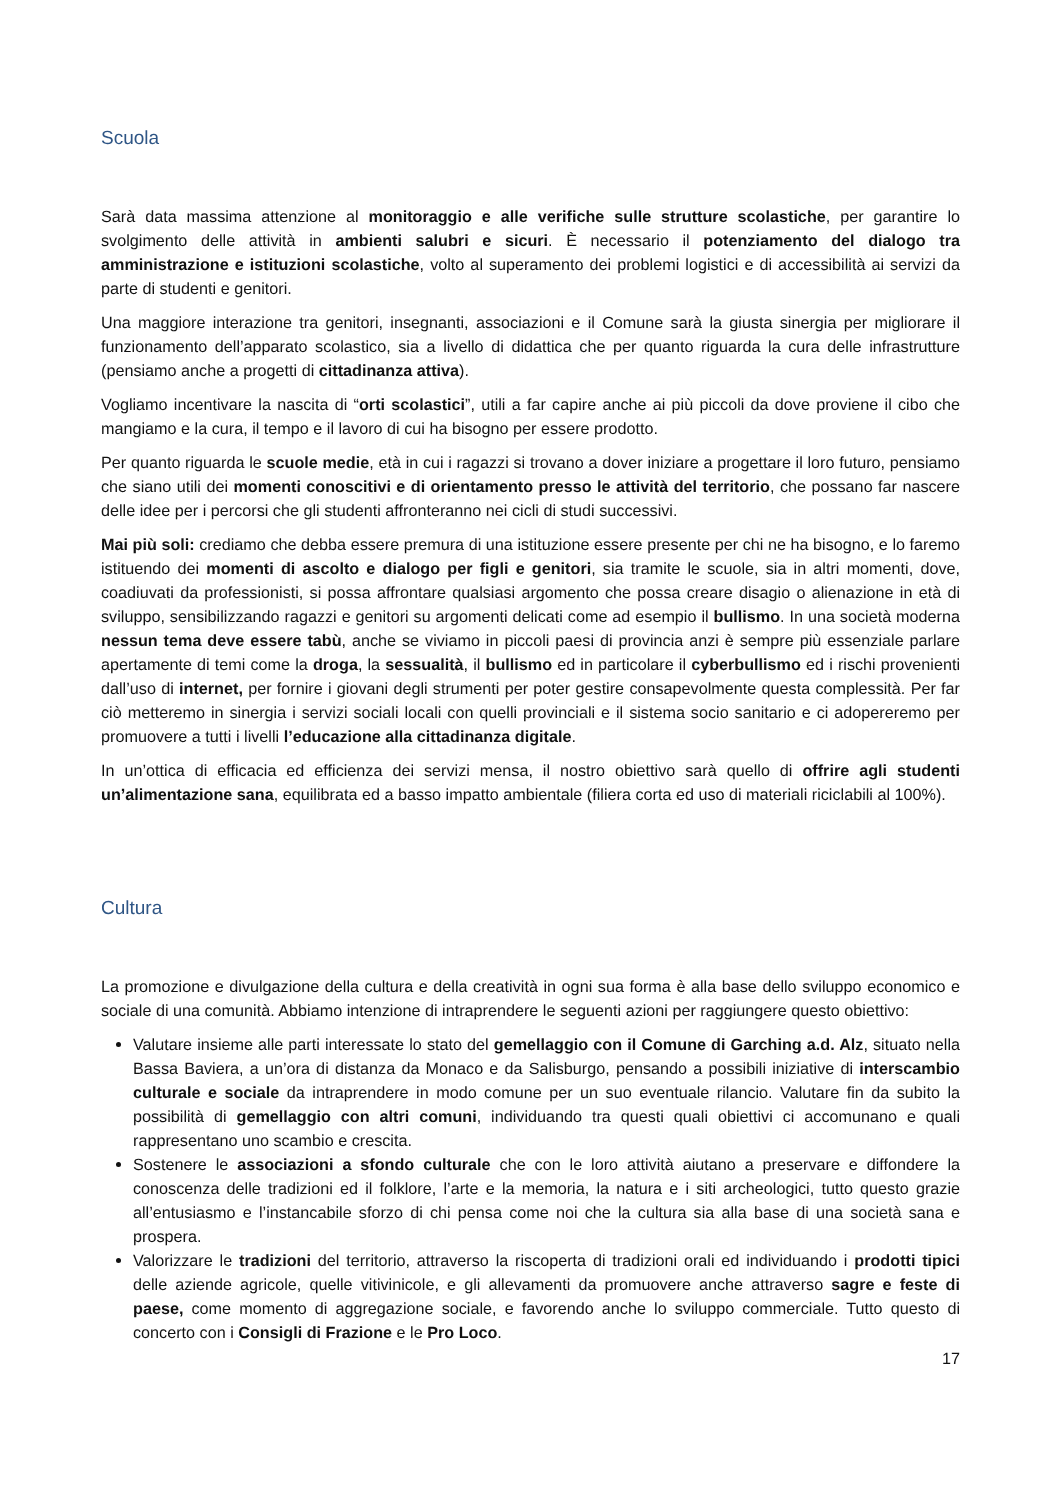Scuola
Sarà data massima attenzione al monitoraggio e alle verifiche sulle strutture scolastiche, per garantire lo svolgimento delle attività in ambienti salubri e sicuri. È necessario il potenziamento del dialogo tra amministrazione e istituzioni scolastiche, volto al superamento dei problemi logistici e di accessibilità ai servizi da parte di studenti e genitori.
Una maggiore interazione tra genitori, insegnanti, associazioni e il Comune sarà la giusta sinergia per migliorare il funzionamento dell’apparato scolastico, sia a livello di didattica che per quanto riguarda la cura delle infrastrutture (pensiamo anche a progetti di cittadinanza attiva).
Vogliamo incentivare la nascita di “orti scolastici”, utili a far capire anche ai più piccoli da dove proviene il cibo che mangiamo e la cura, il tempo e il lavoro di cui ha bisogno per essere prodotto.
Per quanto riguarda le scuole medie, età in cui i ragazzi si trovano a dover iniziare a progettare il loro futuro, pensiamo che siano utili dei momenti conoscitivi e di orientamento presso le attività del territorio, che possano far nascere delle idee per i percorsi che gli studenti affronteranno nei cicli di studi successivi.
Mai più soli: crediamo che debba essere premura di una istituzione essere presente per chi ne ha bisogno, e lo faremo istituendo dei momenti di ascolto e dialogo per figli e genitori, sia tramite le scuole, sia in altri momenti, dove, coadiuvati da professionisti, si possa affrontare qualsiasi argomento che possa creare disagio o alienazione in età di sviluppo, sensibilizzando ragazzi e genitori su argomenti delicati come ad esempio il bullismo. In una società moderna nessun tema deve essere tabù, anche se viviamo in piccoli paesi di provincia anzi è sempre più essenziale parlare apertamente di temi come la droga, la sessualità, il bullismo ed in particolare il cyberbullismo ed i rischi provenienti dall’uso di internet, per fornire i giovani degli strumenti per poter gestire consapevolmente questa complessità. Per far ciò metteremo in sinergia i servizi sociali locali con quelli provinciali e il sistema socio sanitario e ci adopereremo per promuovere a tutti i livelli l’educazione alla cittadinanza digitale.
In un’ottica di efficacia ed efficienza dei servizi mensa, il nostro obiettivo sarà quello di offrire agli studenti un’alimentazione sana, equilibrata ed a basso impatto ambientale (filiera corta ed uso di materiali riciclabili al 100%).
Cultura
La promozione e divulgazione della cultura e della creatività in ogni sua forma è alla base dello sviluppo economico e sociale di una comunità. Abbiamo intenzione di intraprendere le seguenti azioni per raggiungere questo obiettivo:
Valutare insieme alle parti interessate lo stato del gemellaggio con il Comune di Garching a.d. Alz, situato nella Bassa Baviera, a un’ora di distanza da Monaco e da Salisburgo, pensando a possibili iniziative di interscambio culturale e sociale da intraprendere in modo comune per un suo eventuale rilancio. Valutare fin da subito la possibilità di gemellaggio con altri comuni, individuando tra questi quali obiettivi ci accomunano e quali rappresentano uno scambio e crescita.
Sostenere le associazioni a sfondo culturale che con le loro attività aiutano a preservare e diffondere la conoscenza delle tradizioni ed il folklore, l’arte e la memoria, la natura e i siti archeologici, tutto questo grazie all’entusiasmo e l’instancabile sforzo di chi pensa come noi che la cultura sia alla base di una società sana e prospera.
Valorizzare le tradizioni del territorio, attraverso la riscoperta di tradizioni orali ed individuando i prodotti tipici delle aziende agricole, quelle vitivinicole, e gli allevamenti da promuovere anche attraverso sagre e feste di paese, come momento di aggregazione sociale, e favorendo anche lo sviluppo commerciale. Tutto questo di concerto con i Consigli di Frazione e le Pro Loco.
17